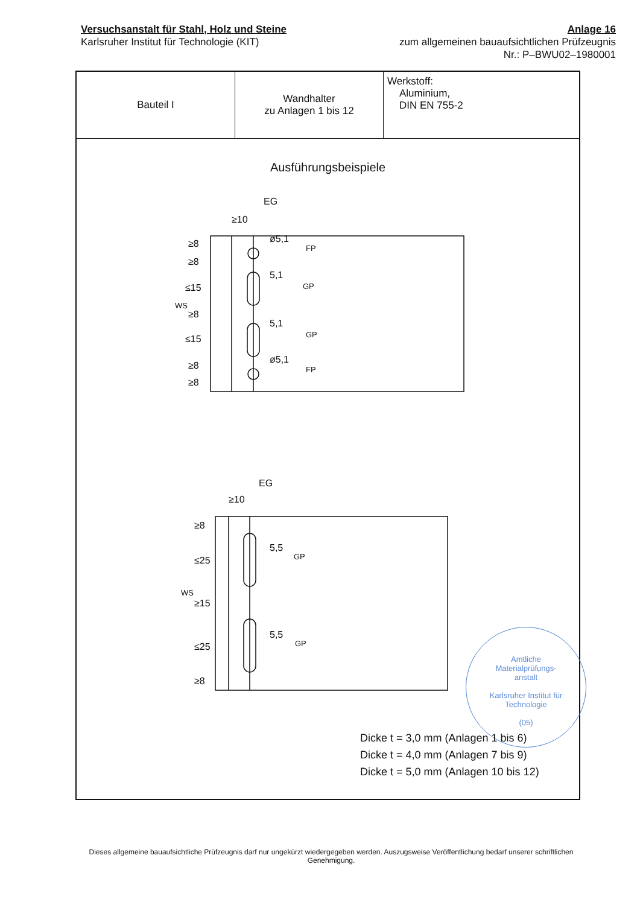Versuchsanstalt für Stahl, Holz und Steine
Karlsruher Institut für Technologie (KIT)
Anlage 16
zum allgemeinen bauaufsichtlichen Prüfzeugnis
Nr.: P–BWU02–1980001
| Bauteil I | Wandhalter zu Anlagen 1 bis 12 | Werkstoff: Aluminium, DIN EN 755-2 |
Ausführungsbeispiele
EG
≥10
ø5,1
FP
5,1
GP
5,1
GP
ø5,1
FP
≥8
≥8
≤15
WS
≥8
≤15
≥8
≥8
EG
≥10
5,5
GP
5,5
GP
≥8
≤25
WS
≥15
≤25
≥8
Amtliche
Materialprüfungs-
anstalt
Karlsruher Institut für
Technologie
(05)
Dicke t = 3,0 mm (Anlagen 1 bis 6)
Dicke t = 4,0 mm (Anlagen 7 bis 9)
Dicke t = 5,0 mm (Anlagen 10 bis 12)
Dieses allgemeine bauaufsichtliche Prüfzeugnis darf nur ungekürzt wiedergegeben werden. Auszugsweise Veröffentlichung bedarf unserer schriftlichen Genehmigung.